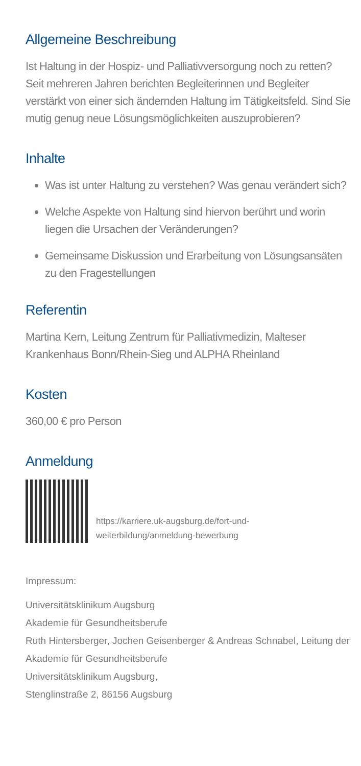Allgemeine Beschreibung
Ist Haltung in der Hospiz- und Palliativversorgung noch zu retten? Seit mehreren Jahren berichten Begleiterinnen und Begleiter verstärkt von einer sich ändernden Haltung im Tätigkeitsfeld. Sind Sie mutig genug neue Lösungsmöglichkeiten auszuprobieren?
Inhalte
Was ist unter Haltung zu verstehen? Was genau verändert sich?
Welche Aspekte von Haltung sind hiervon berührt und worin liegen die Ursachen der Veränderungen?
Gemeinsame Diskussion und Erarbeitung von Lösungsansäten zu den Fragestellungen
Referentin
Martina Kern, Leitung Zentrum für Palliativmedizin, Malteser Krankenhaus Bonn/Rhein-Sieg und ALPHA Rheinland
Kosten
360,00 € pro Person
Anmeldung
https://karriere.uk-augsburg.de/fort-und-
weiterbildung/anmeldung-bewerbung
Impressum:
Universitätsklinikum Augsburg
Akademie für Gesundheitsberufe
Ruth Hintersberger, Jochen Geisenberger & Andreas Schnabel, Leitung der Akademie für Gesundheitsberufe
Universitätsklinikum Augsburg,
Stenglinstraße 2, 86156 Augsburg